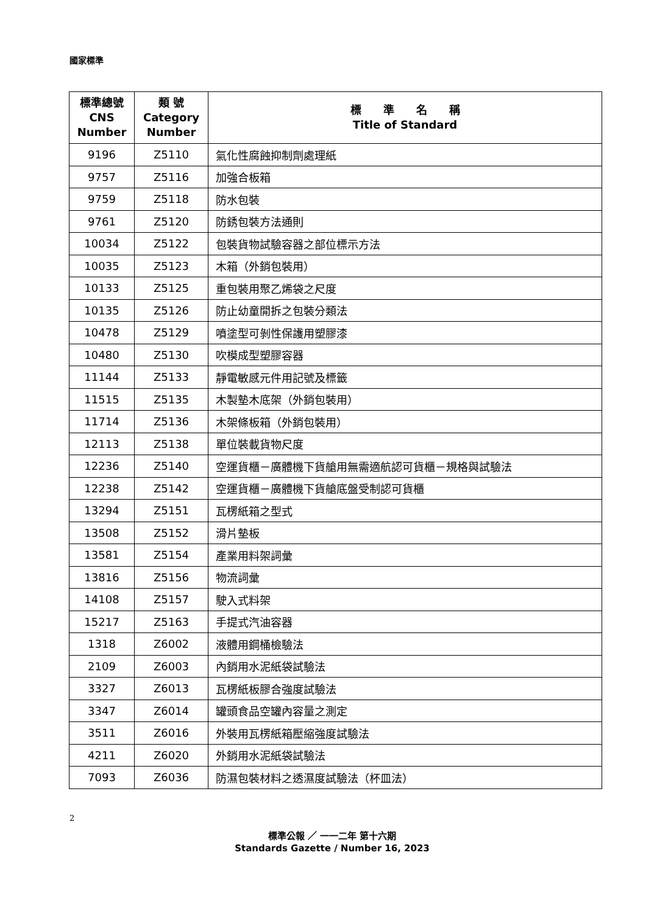國家標準
| 標準總號 CNS Number | 類 號 Category Number | 標 準 名 稱 Title of Standard |
| --- | --- | --- |
| 9196 | Z5110 | 氣化性腐蝕抑制劑處理紙 |
| 9757 | Z5116 | 加強合板箱 |
| 9759 | Z5118 | 防水包裝 |
| 9761 | Z5120 | 防銹包裝方法通則 |
| 10034 | Z5122 | 包裝貨物試驗容器之部位標示方法 |
| 10035 | Z5123 | 木箱（外銷包裝用） |
| 10133 | Z5125 | 重包裝用聚乙烯袋之尺度 |
| 10135 | Z5126 | 防止幼童開拆之包裝分類法 |
| 10478 | Z5129 | 噴塗型可剝性保護用塑膠漆 |
| 10480 | Z5130 | 吹模成型塑膠容器 |
| 11144 | Z5133 | 靜電敏感元件用記號及標籤 |
| 11515 | Z5135 | 木製墊木底架（外銷包裝用） |
| 11714 | Z5136 | 木架條板箱（外銷包裝用） |
| 12113 | Z5138 | 單位裝載貨物尺度 |
| 12236 | Z5140 | 空運貨櫃－廣體機下貨艙用無需適航認可貨櫃－規格與試驗法 |
| 12238 | Z5142 | 空運貨櫃－廣體機下貨艙底盤受制認可貨櫃 |
| 13294 | Z5151 | 瓦楞紙箱之型式 |
| 13508 | Z5152 | 滑片墊板 |
| 13581 | Z5154 | 產業用料架詞彙 |
| 13816 | Z5156 | 物流詞彙 |
| 14108 | Z5157 | 駛入式料架 |
| 15217 | Z5163 | 手提式汽油容器 |
| 1318 | Z6002 | 液體用鋼桶檢驗法 |
| 2109 | Z6003 | 內銷用水泥紙袋試驗法 |
| 3327 | Z6013 | 瓦楞紙板膠合強度試驗法 |
| 3347 | Z6014 | 罐頭食品空罐內容量之測定 |
| 3511 | Z6016 | 外裝用瓦楞紙箱壓縮強度試驗法 |
| 4211 | Z6020 | 外銷用水泥紙袋試驗法 |
| 7093 | Z6036 | 防濕包裝材料之透濕度試驗法（杯皿法） |
2
標準公報 ／ 一一二年 第十六期
Standards Gazette / Number 16, 2023